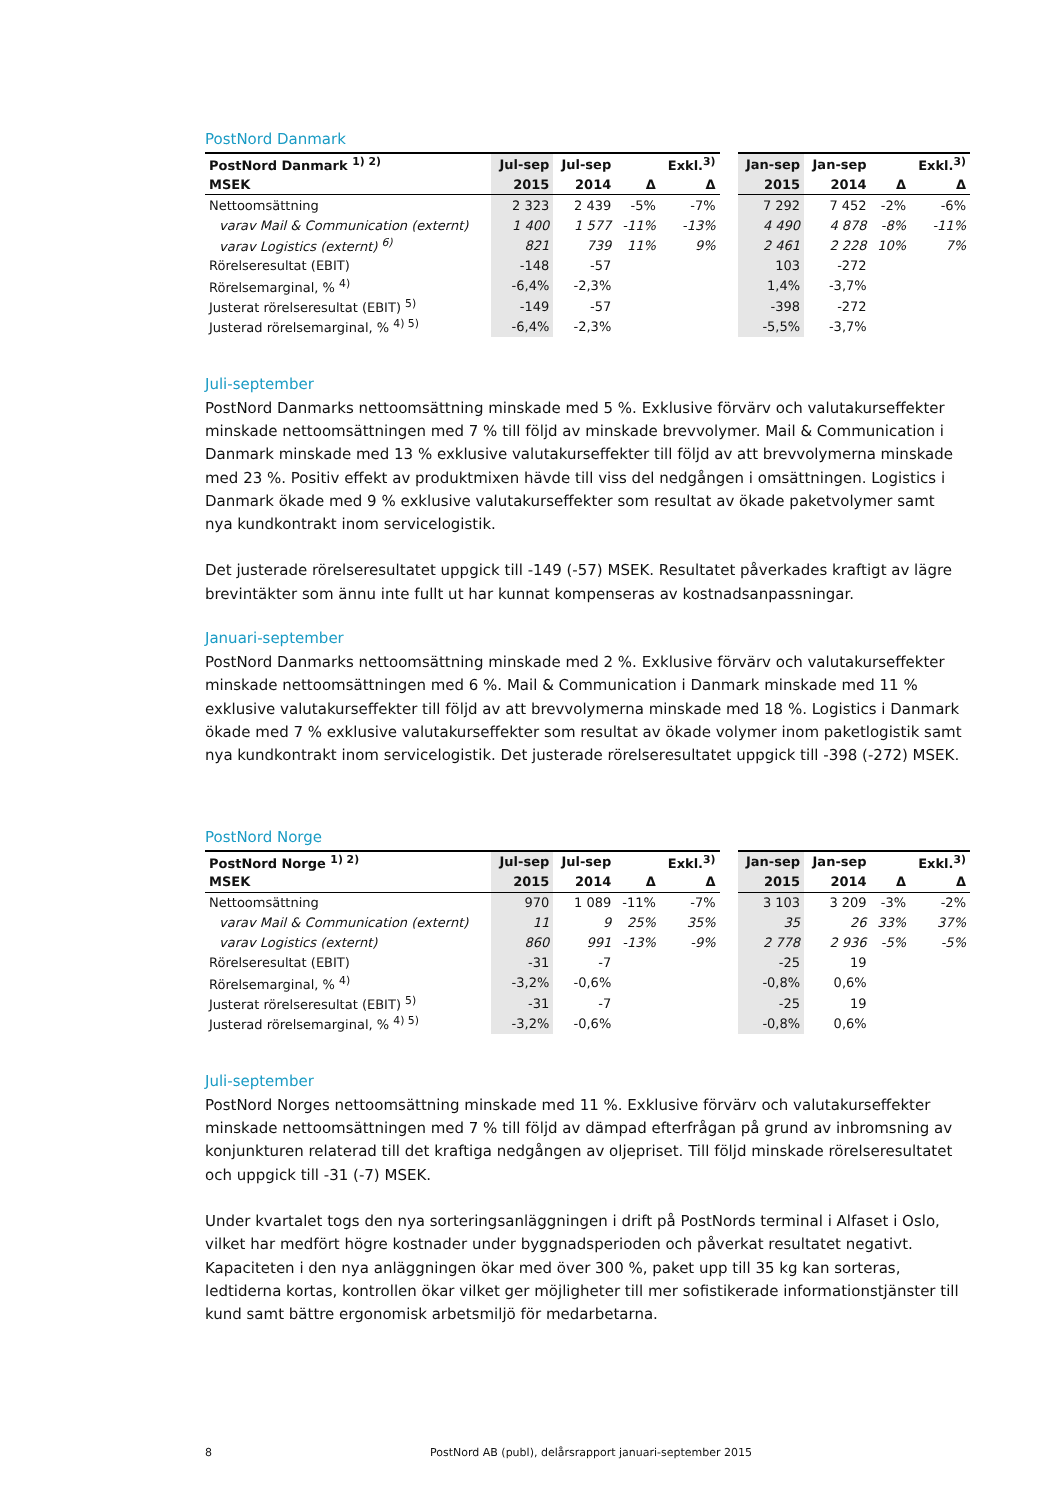PostNord Danmark
| PostNord Danmark <sup>1) 2)</sup> | Jul-sep | Jul-sep | | Exkl.<sup>3)</sup> | | Jan-sep | Jan-sep | | Exkl.<sup>3)</sup> |
| --- | --- | --- | --- | --- | --- | --- | --- | --- | --- |
| MSEK | 2015 | 2014 | Δ | Δ | | 2015 | 2014 | Δ | Δ |
| Nettoomsättning | 2 323 | 2 439 | -5% | -7% | | 7 292 | 7 452 | -2% | -6% |
| varav Mail & Communication (externt) | 1 400 | 1 577 | -11% | -13% | | 4 490 | 4 878 | -8% | -11% |
| varav Logistics (externt) <sup>6)</sup> | 821 | 739 | 11% | 9% | | 2 461 | 2 228 | 10% | 7% |
| Rörelseresultat (EBIT) | -148 | -57 | | | | 103 | -272 | | |
| Rörelsemarginal, % <sup>4)</sup> | -6,4% | -2,3% | | | | 1,4% | -3,7% | | |
| Justerat rörelseresultat (EBIT) <sup>5)</sup> | -149 | -57 | | | | -398 | -272 | | |
| Justerad rörelsemarginal, % <sup>4) 5)</sup> | -6,4% | -2,3% | | | | -5,5% | -3,7% | | |
Juli-september
PostNord Danmarks nettoomsättning minskade med 5 %. Exklusive förvärv och valutakurseffekter minskade nettoomsättningen med 7 % till följd av minskade brevvolymer. Mail & Communication i Danmark minskade med 13 % exklusive valutakurseffekter till följd av att brevvolymerna minskade med 23 %. Positiv effekt av produktmixen hävde till viss del nedgången i omsättningen. Logistics i Danmark ökade med 9 % exklusive valutakurseffekter som resultat av ökade paketvolymer samt nya kundkontrakt inom servicelogistik.
Det justerade rörelseresultatet uppgick till -149 (-57) MSEK. Resultatet påverkades kraftigt av lägre brevintäkter som ännu inte fullt ut har kunnat kompenseras av kostnadsanpassningar.
Januari-september
PostNord Danmarks nettoomsättning minskade med 2 %. Exklusive förvärv och valutakurseffekter minskade nettoomsättningen med 6 %. Mail & Communication i Danmark minskade med 11 % exklusive valutakurseffekter till följd av att brevvolymerna minskade med 18 %. Logistics i Danmark ökade med 7 % exklusive valutakurseffekter som resultat av ökade volymer inom paketlogistik samt nya kundkontrakt inom servicelogistik. Det justerade rörelseresultatet uppgick till -398 (-272) MSEK.
PostNord Norge
| PostNord Norge <sup>1) 2)</sup> | Jul-sep | Jul-sep | | Exkl.<sup>3)</sup> | | Jan-sep | Jan-sep | | Exkl.<sup>3)</sup> |
| --- | --- | --- | --- | --- | --- | --- | --- | --- | --- |
| MSEK | 2015 | 2014 | Δ | Δ | | 2015 | 2014 | Δ | Δ |
| Nettoomsättning | 970 | 1 089 | -11% | -7% | | 3 103 | 3 209 | -3% | -2% |
| varav Mail & Communication (externt) | 11 | 9 | 25% | 35% | | 35 | 26 | 33% | 37% |
| varav Logistics (externt) | 860 | 991 | -13% | -9% | | 2 778 | 2 936 | -5% | -5% |
| Rörelseresultat (EBIT) | -31 | -7 | | | | -25 | 19 | | |
| Rörelsemarginal, % <sup>4)</sup> | -3,2% | -0,6% | | | | -0,8% | 0,6% | | |
| Justerat rörelseresultat (EBIT) <sup>5)</sup> | -31 | -7 | | | | -25 | 19 | | |
| Justerad rörelsemarginal, % <sup>4) 5)</sup> | -3,2% | -0,6% | | | | -0,8% | 0,6% | | |
Juli-september
PostNord Norges nettoomsättning minskade med 11 %. Exklusive förvärv och valutakurseffekter minskade nettoomsättningen med 7 % till följd av dämpad efterfrågan på grund av inbromsning av konjunkturen relaterad till det kraftiga nedgången av oljepriset. Till följd minskade rörelseresultatet och uppgick till -31 (-7) MSEK.
Under kvartalet togs den nya sorteringsanläggningen i drift på PostNords terminal i Alfaset i Oslo, vilket har medfört högre kostnader under byggnadsperioden och påverkat resultatet negativt. Kapaciteten i den nya anläggningen ökar med över 300 %, paket upp till 35 kg kan sorteras, ledtiderna kortas, kontrollen ökar vilket ger möjligheter till mer sofistikerade informationstjänster till kund samt bättre ergonomisk arbetsmiljö för medarbetarna.
8 PostNord AB (publ), delårsrapport januari-september 2015